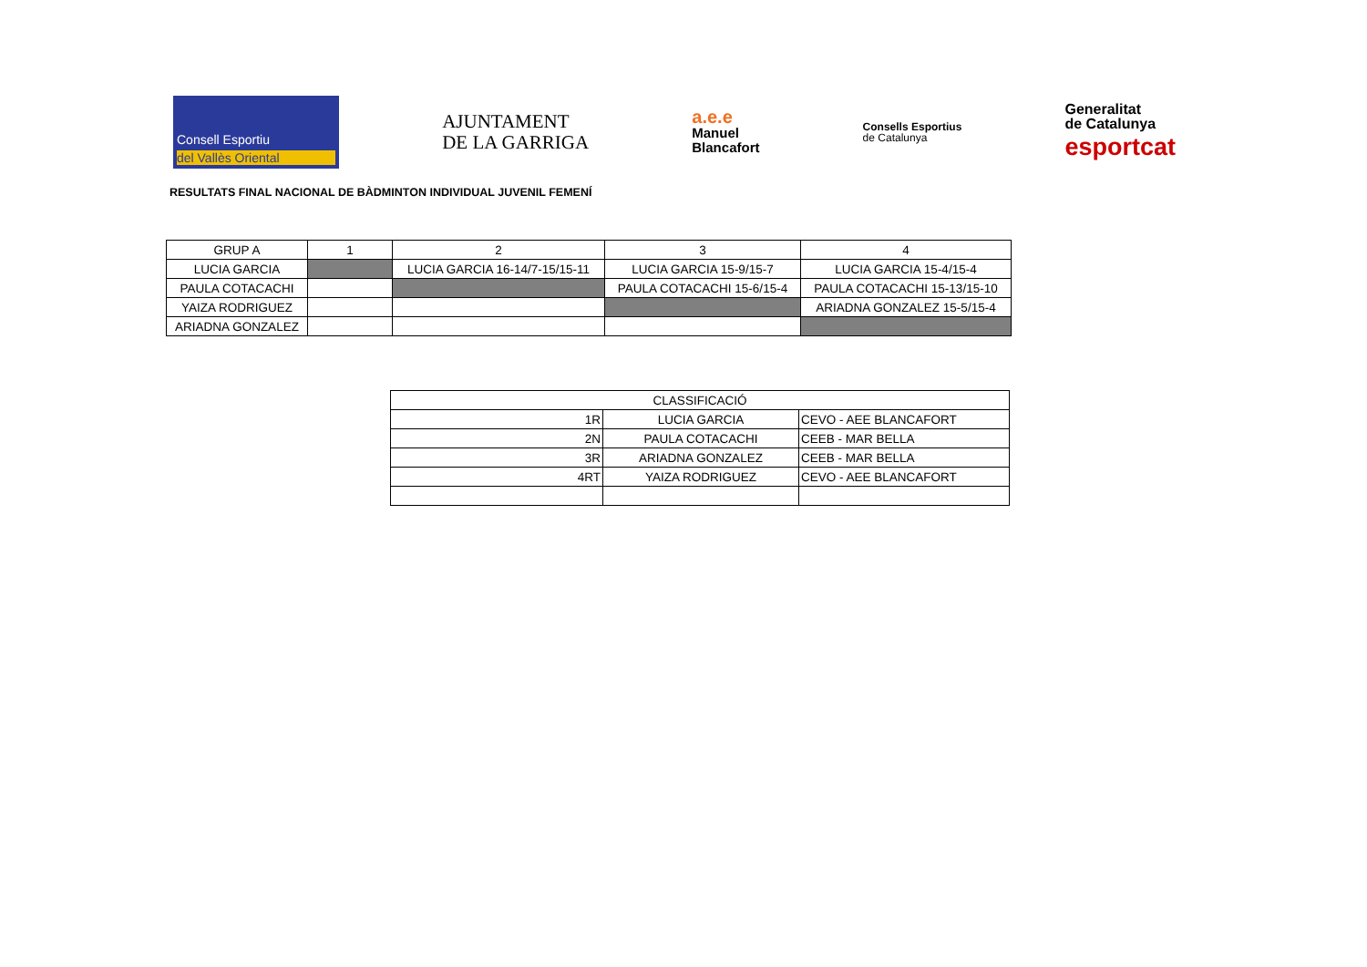Consell Esportiu
del Vallès Oriental
AJUNTAMENT
DE LA GARRIGA
a.e.e
Manuel
Blancafort
Consells Esportius
de Catalunya
Generalitat
de Catalunya
esportcat
RESULTATS FINAL NACIONAL DE BÀDMINTON INDIVIDUAL JUVENIL FEMENÍ
| GRUP A | 1 | 2 | 3 | 4 |
| LUCIA GARCIA | | LUCIA GARCIA 16-14/7-15/15-11 | LUCIA GARCIA 15-9/15-7 | LUCIA GARCIA 15-4/15-4 |
| PAULA COTACACHI | | | PAULA COTACACHI 15-6/15-4 | PAULA COTACACHI 15-13/15-10 |
| YAIZA RODRIGUEZ | | | | ARIADNA GONZALEZ 15-5/15-4 |
| ARIADNA GONZALEZ | | | | |
| CLASSIFICACIÓ | | |
| 1R | LUCIA GARCIA | CEVO - AEE BLANCAFORT |
| 2N | PAULA COTACACHI | CEEB - MAR BELLA |
| 3R | ARIADNA GONZALEZ | CEEB - MAR BELLA |
| 4RT | YAIZA RODRIGUEZ | CEVO - AEE BLANCAFORT |